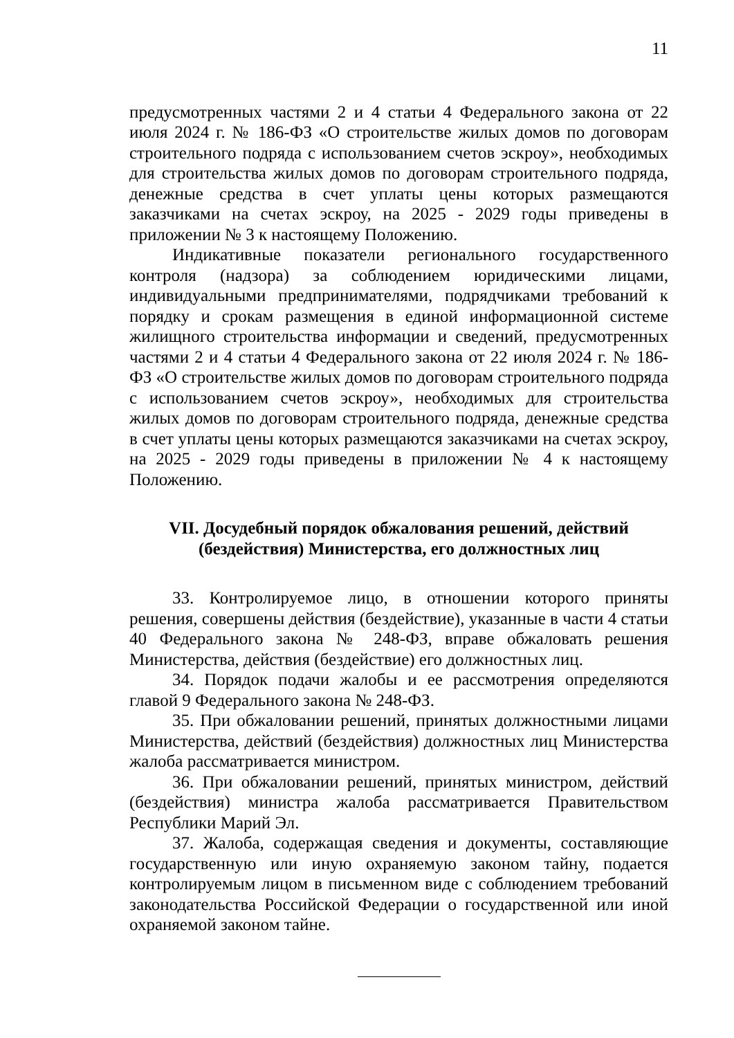11
предусмотренных частями 2 и 4 статьи 4 Федерального закона от 22 июля 2024 г. № 186-ФЗ «О строительстве жилых домов по договорам строительного подряда с использованием счетов эскроу», необходимых для строительства жилых домов по договорам строительного подряда, денежные средства в счет уплаты цены которых размещаются заказчиками на счетах эскроу, на 2025 - 2029 годы приведены в приложении № 3 к настоящему Положению.
Индикативные показатели регионального государственного контроля (надзора) за соблюдением юридическими лицами, индивидуальными предпринимателями, подрядчиками требований к порядку и срокам размещения в единой информационной системе жилищного строительства информации и сведений, предусмотренных частями 2 и 4 статьи 4 Федерального закона от 22 июля 2024 г. № 186-ФЗ «О строительстве жилых домов по договорам строительного подряда с использованием счетов эскроу», необходимых для строительства жилых домов по договорам строительного подряда, денежные средства в счет уплаты цены которых размещаются заказчиками на счетах эскроу, на 2025 - 2029 годы приведены в приложении № 4 к настоящему Положению.
VII. Досудебный порядок обжалования решений, действий
(бездействия) Министерства, его должностных лиц
33. Контролируемое лицо, в отношении которого приняты решения, совершены действия (бездействие), указанные в части 4 статьи 40 Федерального закона № 248-ФЗ, вправе обжаловать решения Министерства, действия (бездействие) его должностных лиц.
34. Порядок подачи жалобы и ее рассмотрения определяются главой 9 Федерального закона № 248-ФЗ.
35. При обжаловании решений, принятых должностными лицами Министерства, действий (бездействия) должностных лиц Министерства жалоба рассматривается министром.
36. При обжаловании решений, принятых министром, действий (бездействия) министра жалоба рассматривается Правительством Республики Марий Эл.
37. Жалоба, содержащая сведения и документы, составляющие государственную или иную охраняемую законом тайну, подается контролируемым лицом в письменном виде с соблюдением требований законодательства Российской Федерации о государственной или иной охраняемой законом тайне.